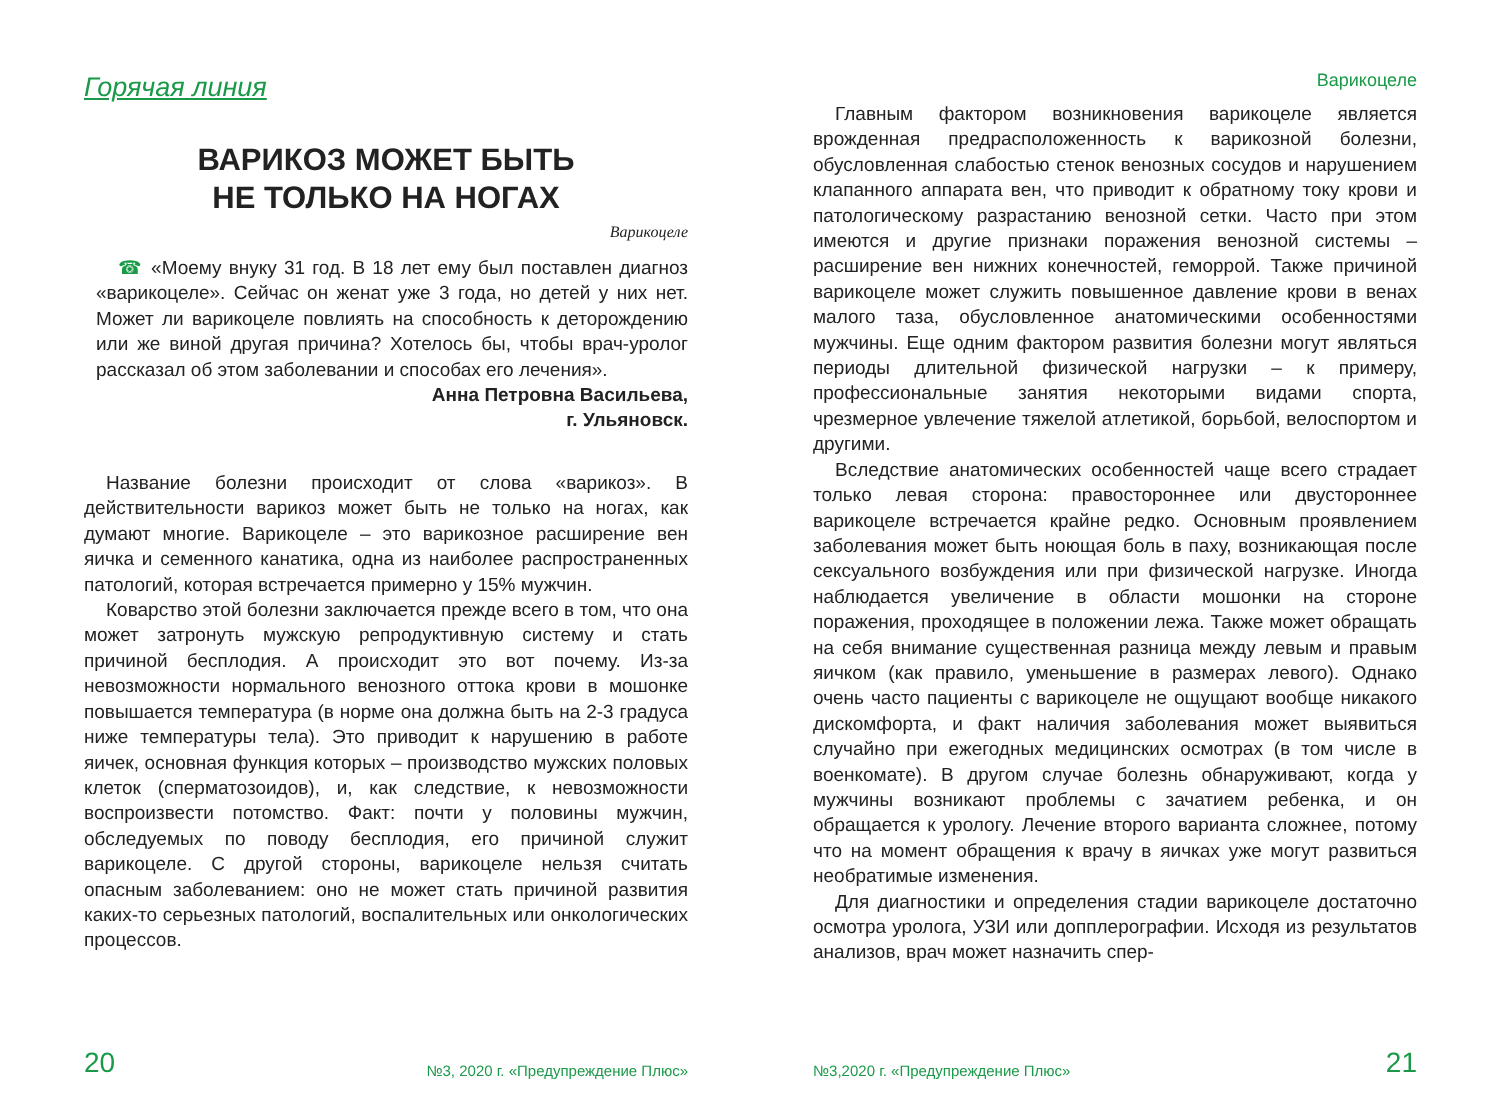Горячая линия
ВАРИКОЗ МОЖЕТ БЫТЬ
НЕ ТОЛЬКО НА НОГАХ
Варикоцеле
☎ «Моему внуку 31 год. В 18 лет ему был поставлен диагноз «варикоцеле». Сейчас он женат уже 3 года, но детей у них нет. Может ли варикоцеле повлиять на способность к деторождению или же виной другая причина? Хотелось бы, чтобы врач-уролог рассказал об этом заболевании и способах его лечения».
Анна Петровна Васильева,
г. Ульяновск.
Название болезни происходит от слова «варикоз». В действительности варикоз может быть не только на ногах, как думают многие. Варикоцеле – это варикозное расширение вен яичка и семенного канатика, одна из наиболее распространенных патологий, которая встречается примерно у 15% мужчин.
Коварство этой болезни заключается прежде всего в том, что она может затронуть мужскую репродуктивную систему и стать причиной бесплодия. А происходит это вот почему. Из-за невозможности нормального венозного оттока крови в мошонке повышается температура (в норме она должна быть на 2-3 градуса ниже температуры тела). Это приводит к нарушению в работе яичек, основная функция которых – производство мужских половых клеток (сперматозоидов), и, как следствие, к невозможности воспроизвести потомство. Факт: почти у половины мужчин, обследуемых по поводу бесплодия, его причиной служит варикоцеле. С другой стороны, варикоцеле нельзя считать опасным заболеванием: оно не может стать причиной развития каких-то серьезных патологий, воспалительных или онкологических процессов.
20 №3, 2020 г. «Предупреждение Плюс»
Варикоцеле
Главным фактором возникновения варикоцеле является врожденная предрасположенность к варикозной болезни, обусловленная слабостью стенок венозных сосудов и нарушением клапанного аппарата вен, что приводит к обратному току крови и патологическому разрастанию венозной сетки. Часто при этом имеются и другие признаки поражения венозной системы – расширение вен нижних конечностей, геморрой. Также причиной варикоцеле может служить повышенное давление крови в венах малого таза, обусловленное анатомическими особенностями мужчины. Еще одним фактором развития болезни могут являться периоды длительной физической нагрузки – к примеру, профессиональные занятия некоторыми видами спорта, чрезмерное увлечение тяжелой атлетикой, борьбой, велоспортом и другими.
Вследствие анатомических особенностей чаще всего страдает только левая сторона: правостороннее или двустороннее варикоцеле встречается крайне редко. Основным проявлением заболевания может быть ноющая боль в паху, возникающая после сексуального возбуждения или при физической нагрузке. Иногда наблюдается увеличение в области мошонки на стороне поражения, проходящее в положении лежа. Также может обращать на себя внимание существенная разница между левым и правым яичком (как правило, уменьшение в размерах левого). Однако очень часто пациенты с варикоцеле не ощущают вообще никакого дискомфорта, и факт наличия заболевания может выявиться случайно при ежегодных медицинских осмотрах (в том числе в военкомате). В другом случае болезнь обнаруживают, когда у мужчины возникают проблемы с зачатием ребенка, и он обращается к урологу. Лечение второго варианта сложнее, потому что на момент обращения к врачу в яичках уже могут развиться необратимые изменения.
Для диагностики и определения стадии варикоцеле достаточно осмотра уролога, УЗИ или допплерографии. Исходя из результатов анализов, врач может назначить спер-
№3,2020 г. «Предупреждение Плюс» 21